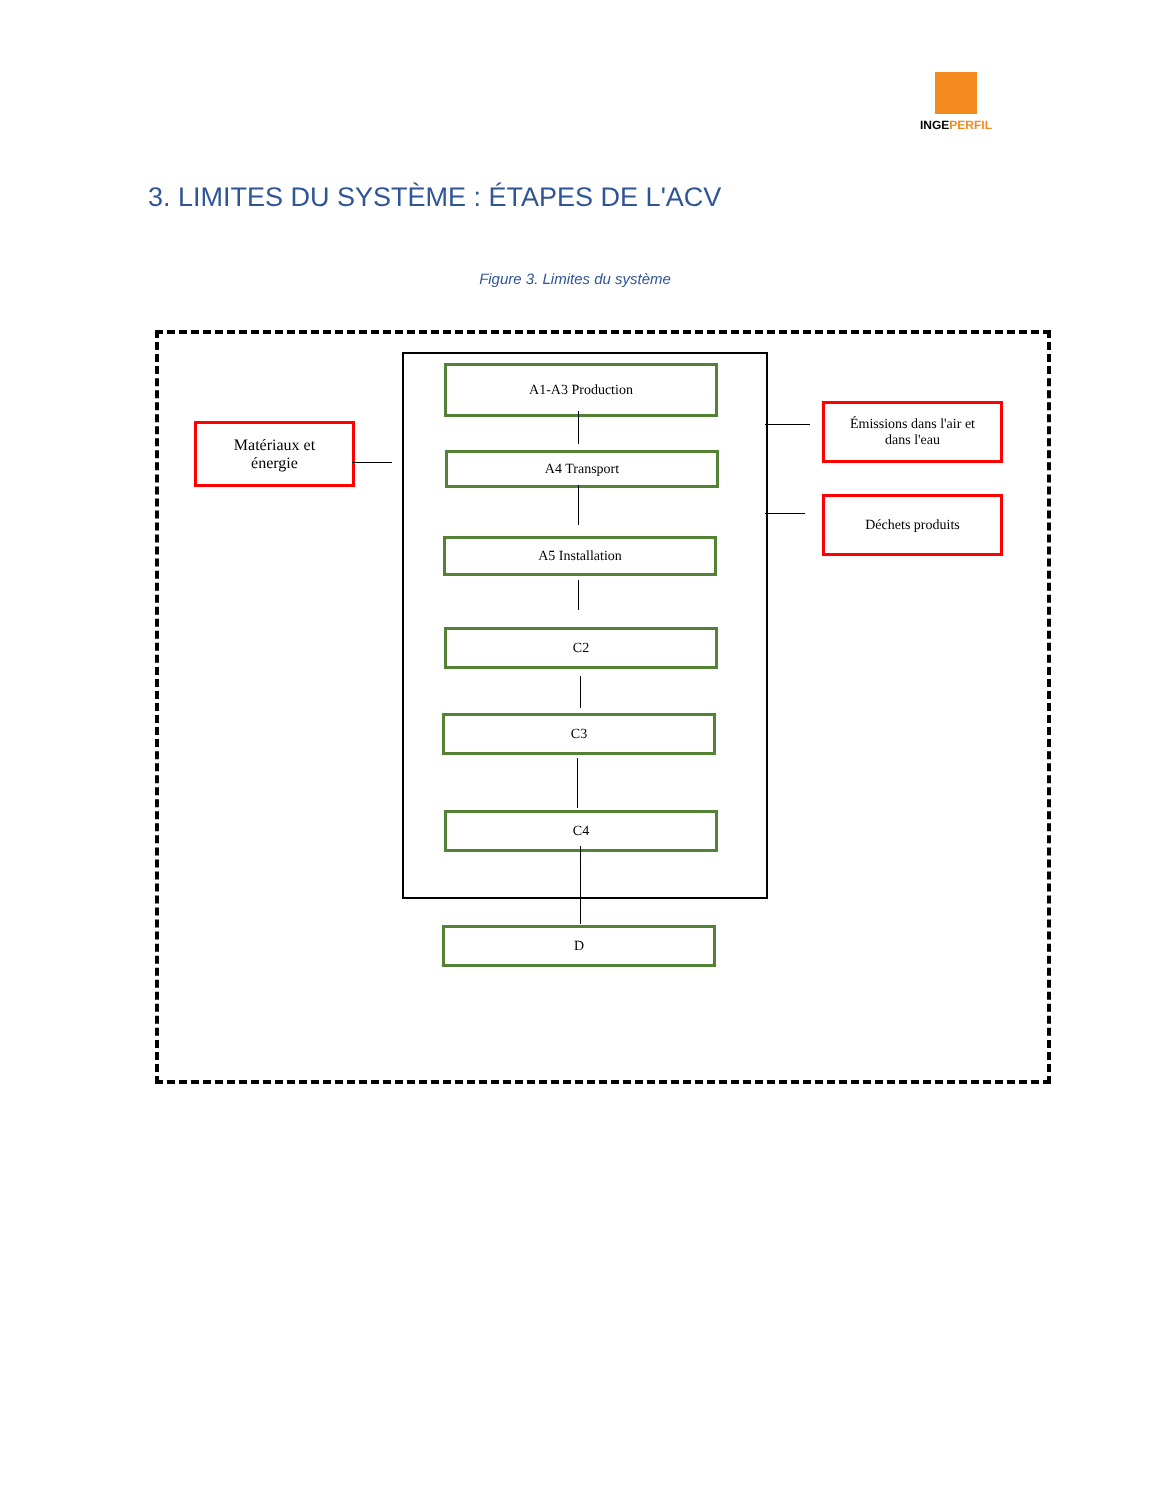INGEPERFIL
3. LIMITES DU SYSTÈME : ÉTAPES DE L'ACV
Figure 3. Limites du système
Matériaux et
énergie
A1-A3 Production
A4 Transport
A5 Installation
C2
C3
C4
D
Émissions dans l'air et
dans l'eau
Déchets produits